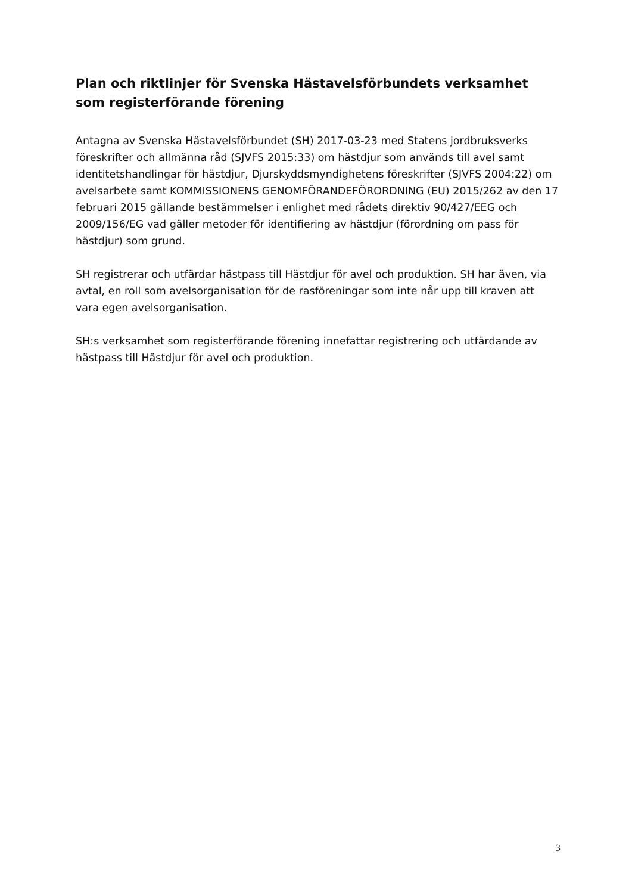Plan och riktlinjer för Svenska Hästavelsförbundets verksamhet som registerförande förening
Antagna av Svenska Hästavelsförbundet (SH) 2017-03-23 med Statens jordbruksverks föreskrifter och allmänna råd (SJVFS 2015:33) om hästdjur som används till avel samt identitetshandlingar för hästdjur, Djurskyddsmyndighetens föreskrifter (SJVFS 2004:22) om avelsarbete samt KOMMISSIONENS GENOMFÖRANDEFÖRORDNING (EU) 2015/262 av den 17 februari 2015 gällande bestämmelser i enlighet med rådets direktiv 90/427/EEG och 2009/156/EG vad gäller metoder för identifiering av hästdjur (förordning om pass för hästdjur) som grund.
SH registrerar och utfärdar hästpass till Hästdjur för avel och produktion. SH har även, via avtal, en roll som avelsorganisation för de rasföreningar som inte når upp till kraven att vara egen avelsorganisation.
SH:s verksamhet som registerförande förening innefattar registrering och utfärdande av hästpass till Hästdjur för avel och produktion.
3